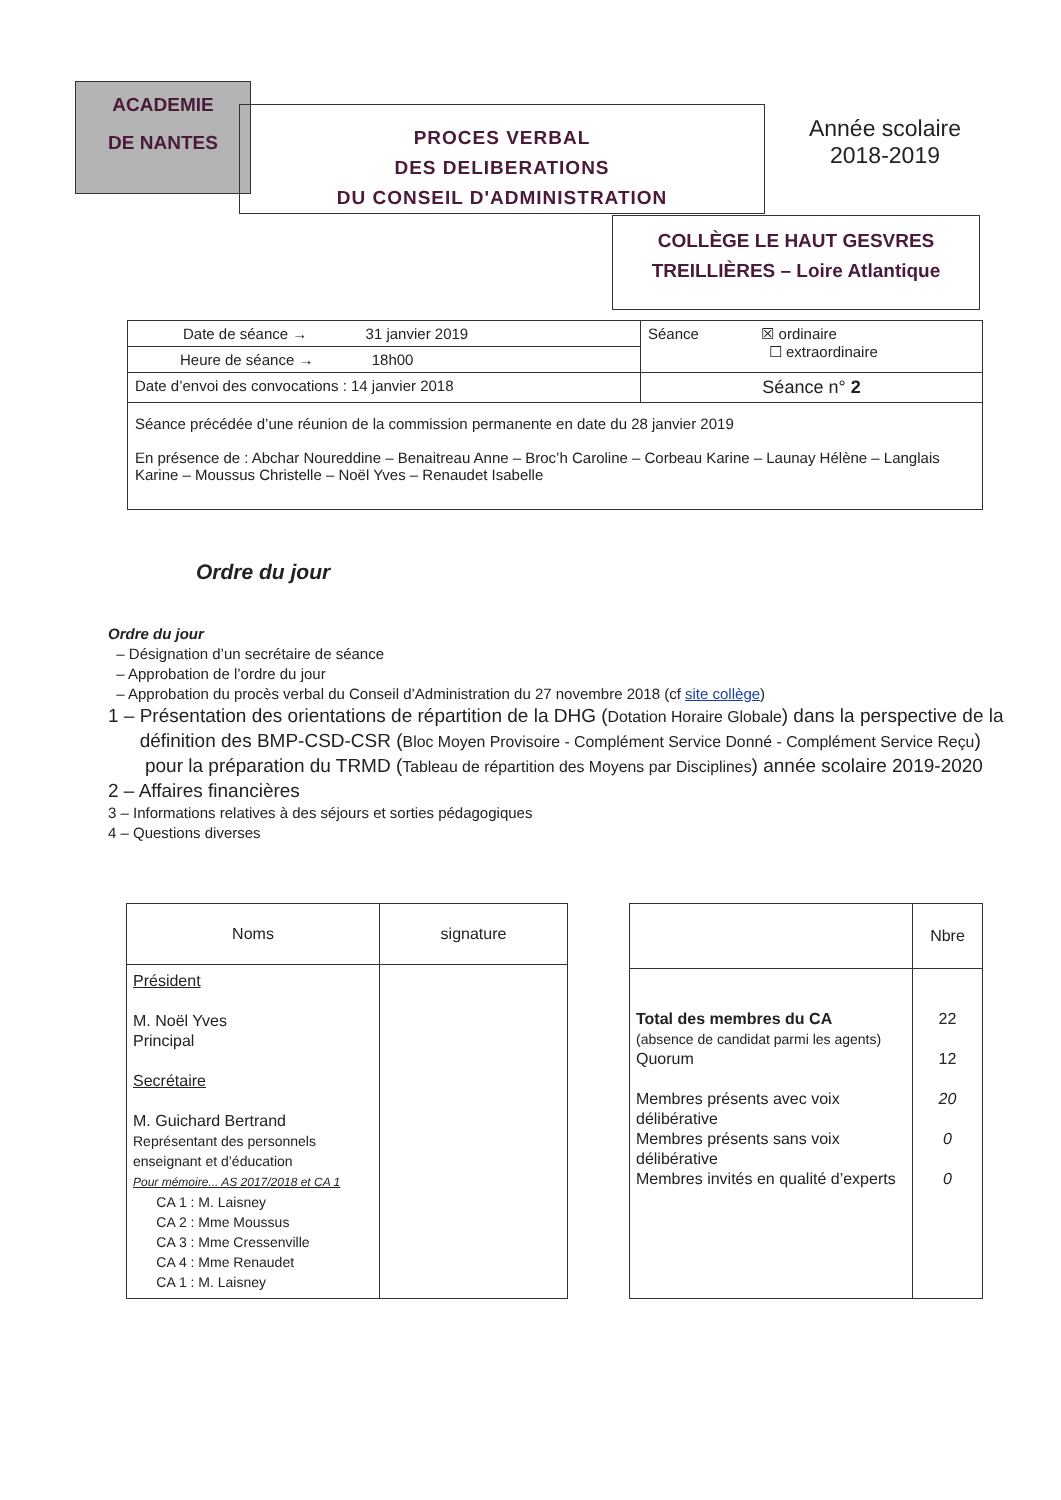ACADEMIE
DE NANTES
PROCES VERBAL
DES DELIBERATIONS
DU CONSEIL D'ADMINISTRATION
Année scolaire
2018-2019
COLLÈGE LE HAUT GESVRES
TREILLIÈRES – Loire Atlantique
| Date de séance → 31 janvier 2019 | Séance ☒ ordinaire ☐ extraordinaire |
| Heure de séance → 18h00 | |
| Date d’envoi des convocations : 14 janvier 2018 | Séance n° 2 |
| Séance précédée d’une réunion de la commission permanente en date du 28 janvier 2019 En présence de : Abchar Noureddine – Benaitreau Anne – Broc’h Caroline – Corbeau Karine – Launay Hélène – Langlais Karine – Moussus Christelle – Noël Yves – Renaudet Isabelle | |
Ordre du jour
Ordre du jour
– Désignation d’un secrétaire de séance
– Approbation de l’ordre du jour
– Approbation du procès verbal du Conseil d’Administration du 27 novembre 2018 (cf site collège)
1 – Présentation des orientations de répartition de la DHG (Dotation Horaire Globale) dans la perspective de la
définition des BMP-CSD-CSR (Bloc Moyen Provisoire - Complément Service Donné - Complément Service Reçu)
pour la préparation du TRMD (Tableau de répartition des Moyens par Disciplines) année scolaire 2019-2020
2 – Affaires financières
3 – Informations relatives à des séjours et sorties pédagogiques
4 – Questions diverses
| Noms | signature |
| --- | --- |
| Président M. Noël Yves Principal Secrétaire M. Guichard Bertrand Représentant des personnels enseignant et d’éducation Pour mémoire... AS 2017/2018 et CA 1 CA 1 : M. Laisney CA 2 : Mme Moussus CA 3 : Mme Cressenville CA 4 : Mme Renaudet CA 1 : M. Laisney | |
| | Nbre |
| Total des membres du CA (absence de candidat parmi les agents) Quorum Membres présents avec voix délibérative Membres présents sans voix délibérative Membres invités en qualité d’experts | 22 12 20 0 0 |